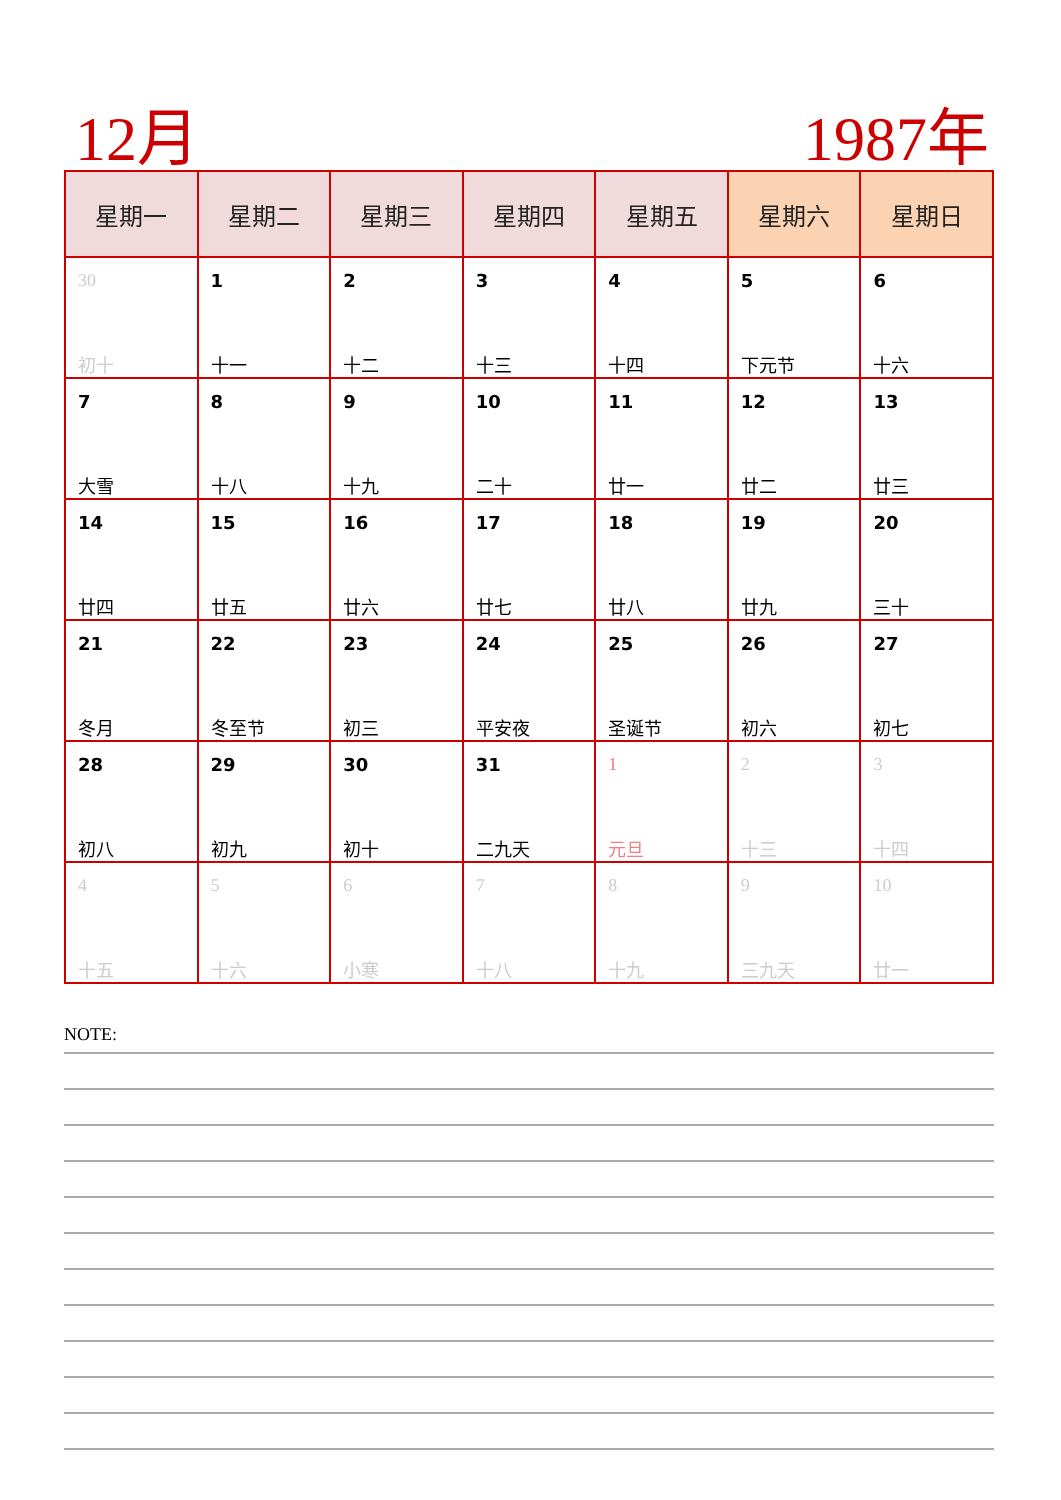12月 1987年
| 星期一 | 星期二 | 星期三 | 星期四 | 星期五 | 星期六 | 星期日 |
| --- | --- | --- | --- | --- | --- | --- |
| 30 初十 | 1 十一 | 2 十二 | 3 十三 | 4 十四 | 5 下元节 | 6 十六 |
| 7 大雪 | 8 十八 | 9 十九 | 10 二十 | 11 廿一 | 12 廿二 | 13 廿三 |
| 14 廿四 | 15 廿五 | 16 廿六 | 17 廿七 | 18 廿八 | 19 廿九 | 20 三十 |
| 21 冬月 | 22 冬至节 | 23 初三 | 24 平安夜 | 25 圣诞节 | 26 初六 | 27 初七 |
| 28 初八 | 29 初九 | 30 初十 | 31 二九天 | 1 元旦 | 2 十三 | 3 十四 |
| 4 十五 | 5 十六 | 6 小寒 | 7 十八 | 8 十九 | 9 三九天 | 10 廿一 |
NOTE: